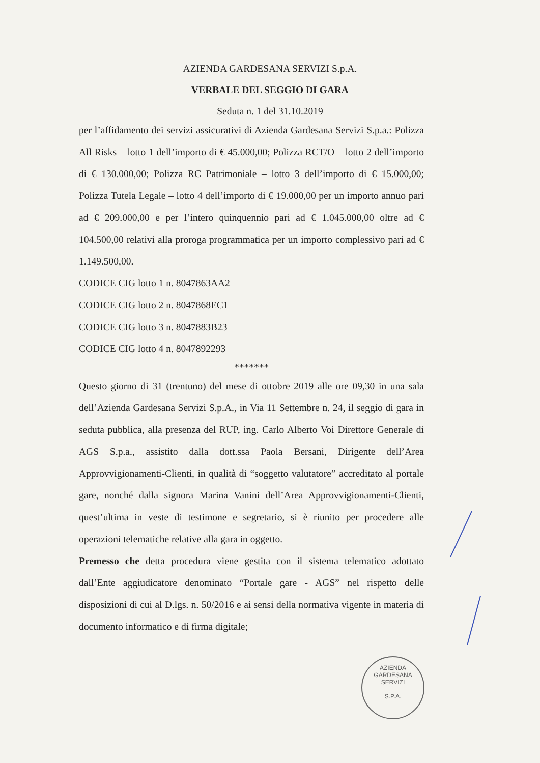AZIENDA GARDESANA SERVIZI S.p.A.
VERBALE DEL SEGGIO DI GARA
Seduta n. 1 del 31.10.2019
per l’affidamento dei servizi assicurativi di Azienda Gardesana Servizi S.p.a.: Polizza All Risks – lotto 1 dell’importo di € 45.000,00; Polizza RCT/O – lotto 2 dell’importo di € 130.000,00; Polizza RC Patrimoniale – lotto 3 dell’importo di € 15.000,00; Polizza Tutela Legale – lotto 4 dell’importo di € 19.000,00 per un importo annuo pari ad € 209.000,00 e per l’intero quinquennio pari ad € 1.045.000,00 oltre ad € 104.500,00 relativi alla proroga programmatica per un importo complessivo pari ad € 1.149.500,00.
CODICE CIG lotto 1 n. 8047863AA2
CODICE CIG lotto 2 n. 8047868EC1
CODICE CIG lotto 3 n. 8047883B23
CODICE CIG lotto 4 n. 8047892293
*******
Questo giorno di 31 (trentuno) del mese di ottobre 2019 alle ore 09,30 in una sala dell’Azienda Gardesana Servizi S.p.A., in Via 11 Settembre n. 24, il seggio di gara in seduta pubblica, alla presenza del RUP, ing. Carlo Alberto Voi Direttore Generale di AGS S.p.a., assistito dalla dott.ssa Paola Bersani, Dirigente dell’Area Approvvigionamenti-Clienti, in qualità di “soggetto valutatore” accreditato al portale gare, nonché dalla signora Marina Vanini dell’Area Approvvigionamenti-Clienti, quest’ultima in veste di testimone e segretario, si è riunito per procedere alle operazioni telematiche relative alla gara in oggetto.
Premesso che detta procedura viene gestita con il sistema telematico adottato dall’Ente aggiudicatore denominato “Portale gare - AGS” nel rispetto delle disposizioni di cui al D.lgs. n. 50/2016 e ai sensi della normativa vigente in materia di documento informatico e di firma digitale;
AZIENDA GARDESANA SERVIZI
S.P.A.